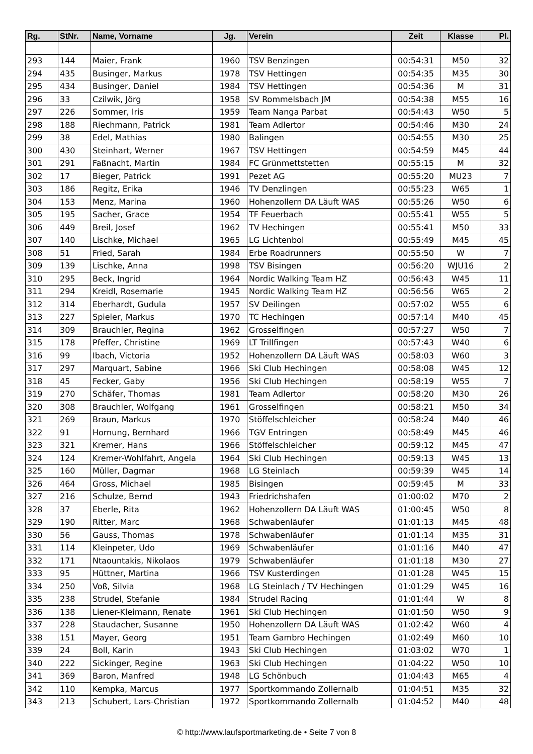| Rg. | StNr. | Name, Vorname | Jg. | Verein | Zeit | Klasse | Pl. |
| --- | --- | --- | --- | --- | --- | --- | --- |
| 293 | 144 | Maier, Frank | 1960 | TSV Benzingen | 00:54:31 | M50 | 32 |
| 294 | 435 | Businger, Markus | 1978 | TSV Hettingen | 00:54:35 | M35 | 30 |
| 295 | 434 | Businger, Daniel | 1984 | TSV Hettingen | 00:54:36 | M | 31 |
| 296 | 33 | Czilwik, Jörg | 1958 | SV Rommelsbach JM | 00:54:38 | M55 | 16 |
| 297 | 226 | Sommer, Iris | 1959 | Team Nanga Parbat | 00:54:43 | W50 | 5 |
| 298 | 188 | Riechmann, Patrick | 1981 | Team Adlertor | 00:54:46 | M30 | 24 |
| 299 | 38 | Edel, Mathias | 1980 | Balingen | 00:54:55 | M30 | 25 |
| 300 | 430 | Steinhart, Werner | 1967 | TSV Hettingen | 00:54:59 | M45 | 44 |
| 301 | 291 | Faßnacht, Martin | 1984 | FC Grünmettstetten | 00:55:15 | M | 32 |
| 302 | 17 | Bieger, Patrick | 1991 | Pezet AG | 00:55:20 | MU23 | 7 |
| 303 | 186 | Regitz, Erika | 1946 | TV Denzlingen | 00:55:23 | W65 | 1 |
| 304 | 153 | Menz, Marina | 1960 | Hohenzollern DA Läuft WAS | 00:55:26 | W50 | 6 |
| 305 | 195 | Sacher, Grace | 1954 | TF Feuerbach | 00:55:41 | W55 | 5 |
| 306 | 449 | Breil, Josef | 1962 | TV Hechingen | 00:55:41 | M50 | 33 |
| 307 | 140 | Lischke, Michael | 1965 | LG Lichtenbol | 00:55:49 | M45 | 45 |
| 308 | 51 | Fried, Sarah | 1984 | Erbe Roadrunners | 00:55:50 | W | 7 |
| 309 | 139 | Lischke, Anna | 1998 | TSV Bisingen | 00:56:20 | WJU16 | 2 |
| 310 | 295 | Beck, Ingrid | 1964 | Nordic Walking Team HZ | 00:56:43 | W45 | 11 |
| 311 | 294 | Kreidl, Rosemarie | 1945 | Nordic Walking Team HZ | 00:56:56 | W65 | 2 |
| 312 | 314 | Eberhardt, Gudula | 1957 | SV Deilingen | 00:57:02 | W55 | 6 |
| 313 | 227 | Spieler, Markus | 1970 | TC Hechingen | 00:57:14 | M40 | 45 |
| 314 | 309 | Brauchler, Regina | 1962 | Grosselfingen | 00:57:27 | W50 | 7 |
| 315 | 178 | Pfeffer, Christine | 1969 | LT Trillfingen | 00:57:43 | W40 | 6 |
| 316 | 99 | Ibach, Victoria | 1952 | Hohenzollern DA Läuft WAS | 00:58:03 | W60 | 3 |
| 317 | 297 | Marquart, Sabine | 1966 | Ski Club Hechingen | 00:58:08 | W45 | 12 |
| 318 | 45 | Fecker, Gaby | 1956 | Ski Club Hechingen | 00:58:19 | W55 | 7 |
| 319 | 270 | Schäfer, Thomas | 1981 | Team Adlertor | 00:58:20 | M30 | 26 |
| 320 | 308 | Brauchler, Wolfgang | 1961 | Grosselfingen | 00:58:21 | M50 | 34 |
| 321 | 269 | Braun, Markus | 1970 | Stöffelschleicher | 00:58:24 | M40 | 46 |
| 322 | 91 | Hornung, Bernhard | 1966 | TGV Entringen | 00:58:49 | M45 | 46 |
| 323 | 321 | Kremer, Hans | 1966 | Stöffelschleicher | 00:59:12 | M45 | 47 |
| 324 | 124 | Kremer-Wohlfahrt, Angela | 1964 | Ski Club Hechingen | 00:59:13 | W45 | 13 |
| 325 | 160 | Müller, Dagmar | 1968 | LG Steinlach | 00:59:39 | W45 | 14 |
| 326 | 464 | Gross, Michael | 1985 | Bisingen | 00:59:45 | M | 33 |
| 327 | 216 | Schulze, Bernd | 1943 | Friedrichshafen | 01:00:02 | M70 | 2 |
| 328 | 37 | Eberle, Rita | 1962 | Hohenzollern DA Läuft WAS | 01:00:45 | W50 | 8 |
| 329 | 190 | Ritter, Marc | 1968 | Schwabenläufer | 01:01:13 | M45 | 48 |
| 330 | 56 | Gauss, Thomas | 1978 | Schwabenläufer | 01:01:14 | M35 | 31 |
| 331 | 114 | Kleinpeter, Udo | 1969 | Schwabenläufer | 01:01:16 | M40 | 47 |
| 332 | 171 | Ntaountakis, Nikolaos | 1979 | Schwabenläufer | 01:01:18 | M30 | 27 |
| 333 | 95 | Hüttner, Martina | 1966 | TSV Kusterdingen | 01:01:28 | W45 | 15 |
| 334 | 250 | Voß, Silvia | 1968 | LG Steinlach / TV Hechingen | 01:01:29 | W45 | 16 |
| 335 | 238 | Strudel, Stefanie | 1984 | Strudel Racing | 01:01:44 | W | 8 |
| 336 | 138 | Liener-Kleimann, Renate | 1961 | Ski Club Hechingen | 01:01:50 | W50 | 9 |
| 337 | 228 | Staudacher, Susanne | 1950 | Hohenzollern DA Läuft WAS | 01:02:42 | W60 | 4 |
| 338 | 151 | Mayer, Georg | 1951 | Team Gambro Hechingen | 01:02:49 | M60 | 10 |
| 339 | 24 | Boll, Karin | 1943 | Ski Club Hechingen | 01:03:02 | W70 | 1 |
| 340 | 222 | Sickinger, Regine | 1963 | Ski Club Hechingen | 01:04:22 | W50 | 10 |
| 341 | 369 | Baron, Manfred | 1948 | LG Schönbuch | 01:04:43 | M65 | 4 |
| 342 | 110 | Kempka, Marcus | 1977 | Sportkommando Zollernalb | 01:04:51 | M35 | 32 |
| 343 | 213 | Schubert, Lars-Christian | 1972 | Sportkommando Zollernalb | 01:04:52 | M40 | 48 |
© http://www.laufsportmarketing.de • Seite 7 von 8